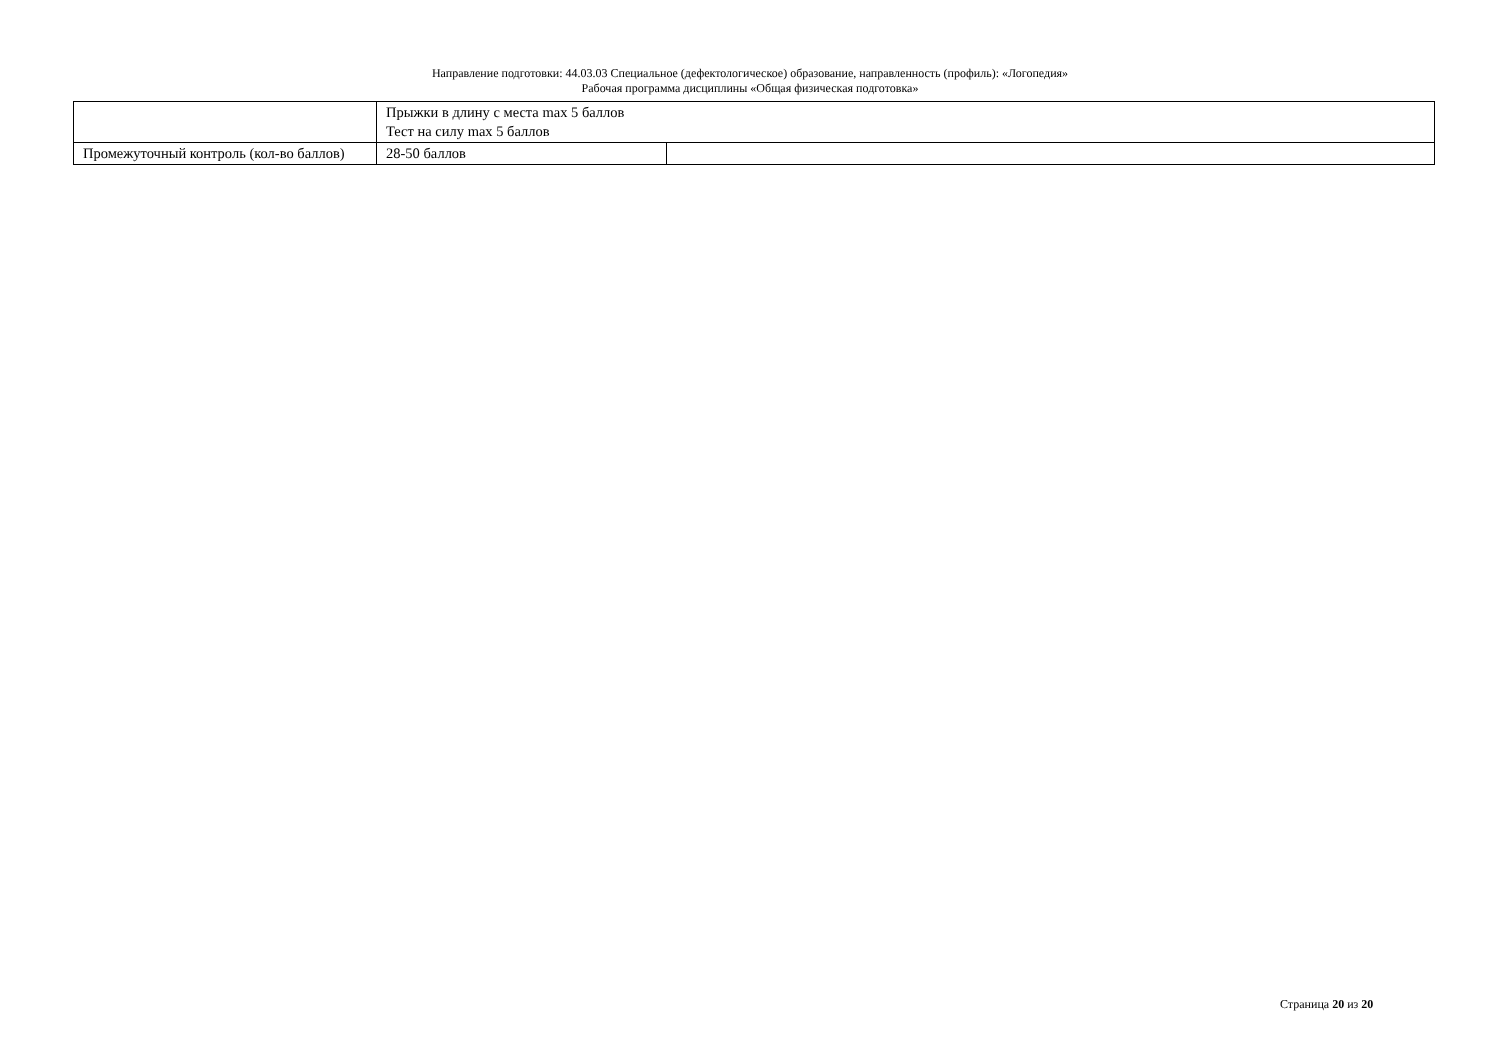Направление подготовки: 44.03.03 Специальное (дефектологическое) образование, направленность (профиль): «Логопедия»
Рабочая программа дисциплины «Общая физическая подготовка»
| | Прыжки в длину с места max 5 баллов Тест на силу max 5 баллов | |
| Промежуточный контроль (кол-во баллов) | 28-50 баллов | |
Страница 20 из 20